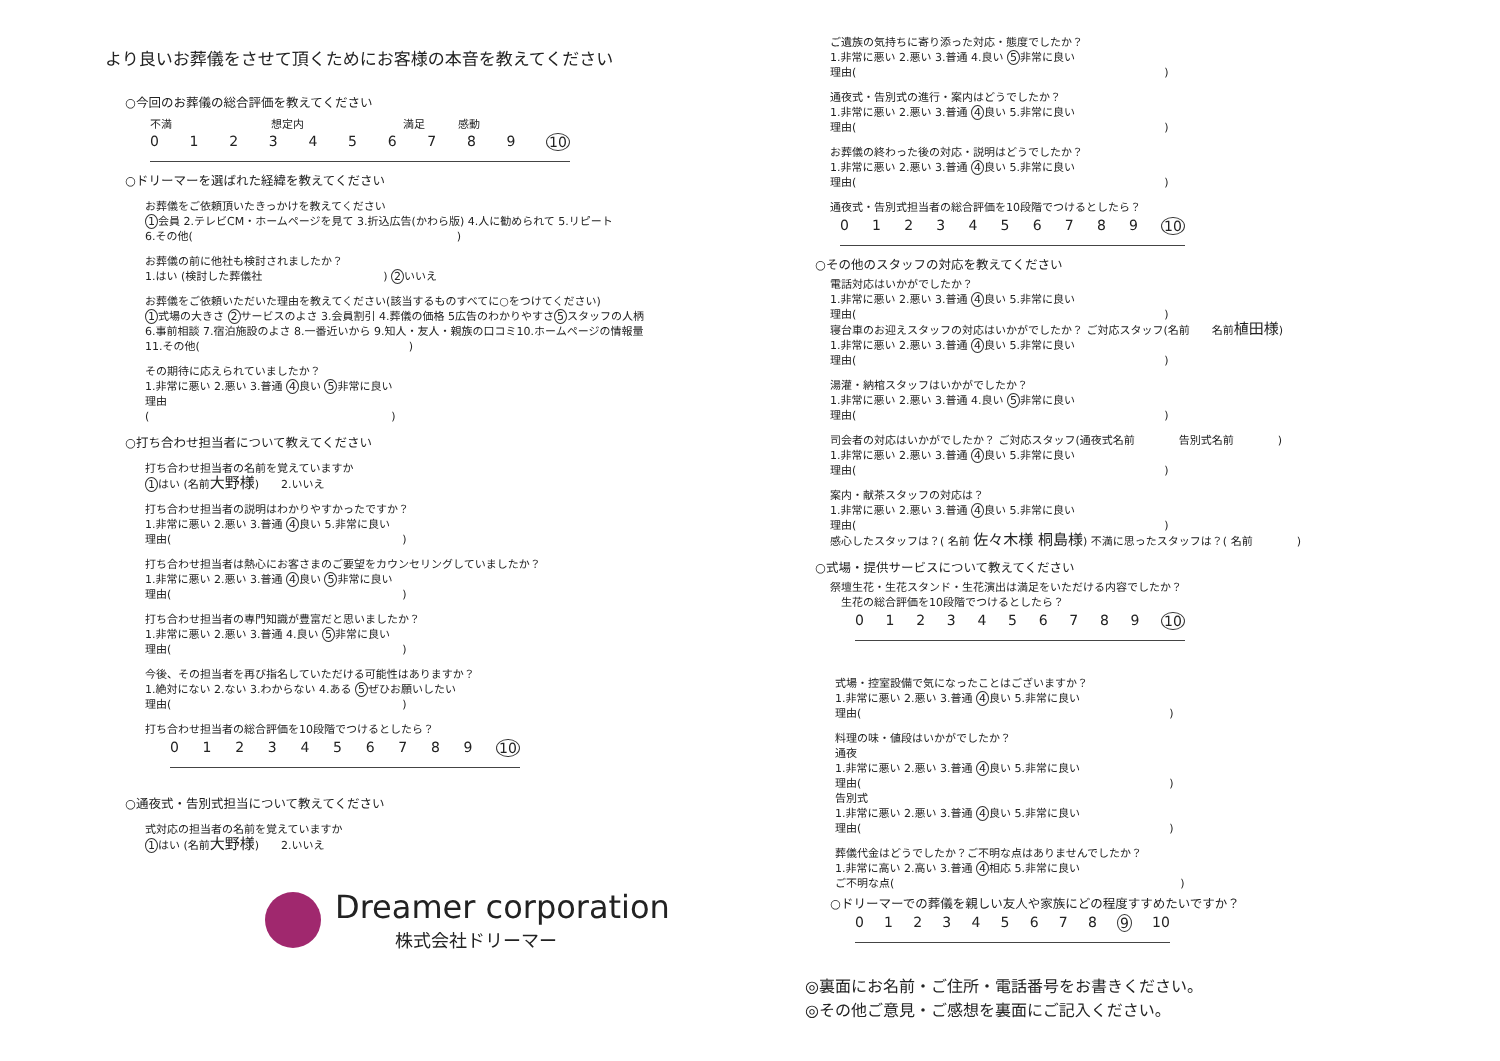より良いお葬儀をさせて頂くためにお客様の本音を教えてください
○今回のお葬儀の総合評価を教えてください
不満　　　　　　　　　想定内　　　　　　　　　満足　　　感動
0123456789 10
○ドリーマーを選ばれた経緯を教えてください
お葬儀をご依頼頂いたきっかけを教えてください
1会員 2.テレビCM・ホームページを見て 3.折込広告(かわら版) 4.人に勧められて 5.リピート
6.その他(　　　　　　　　　　　　　　　　　　　　　　　　)
お葬儀の前に他社も検討されましたか？
1.はい (検討した葬儀社　　　　　　　　　　　) 2いいえ
お葬儀をご依頼いただいた理由を教えてください(該当するものすべてに○をつけてください)
1式場の大きさ 2サービスのよさ 3.会員割引 4.葬儀の価格 5広告のわかりやすさ5スタッフの人柄
6.事前相談 7.宿泊施設のよさ 8.一番近いから 9.知人・友人・親族の口コミ10.ホームページの情報量
11.その他(　　　　　　　　　　　　　　　　　　　)
その期待に応えられていましたか？
1.非常に悪い 2.悪い 3.普通 4良い 5非常に良い
理由
(　　　　　　　　　　　　　　　　　　　　　　)
○打ち合わせ担当者について教えてください
打ち合わせ担当者の名前を覚えていますか
1はい (名前大野様)　　2.いいえ
打ち合わせ担当者の説明はわかりやすかったですか？
1.非常に悪い 2.悪い 3.普通 4良い 5.非常に良い
理由(　　　　　　　　　　　　　　　　　　　　　)
打ち合わせ担当者は熱心にお客さまのご要望をカウンセリングしていましたか？
1.非常に悪い 2.悪い 3.普通 4良い 5非常に良い
理由(　　　　　　　　　　　　　　　　　　　　　)
打ち合わせ担当者の専門知識が豊富だと思いましたか？
1.非常に悪い 2.悪い 3.普通 4.良い 5非常に良い
理由(　　　　　　　　　　　　　　　　　　　　　)
今後、その担当者を再び指名していただける可能性はありますか？
1.絶対にない 2.ない 3.わからない 4.ある 5ぜひお願いしたい
理由(　　　　　　　　　　　　　　　　　　　　　)
打ち合わせ担当者の総合評価を10段階でつけるとしたら？
0123456789 10
○通夜式・告別式担当について教えてください
式対応の担当者の名前を覚えていますか
1はい (名前大野様)　　2.いいえ
Dreamer corporation
株式会社ドリーマー
ご遺族の気持ちに寄り添った対応・態度でしたか？
1.非常に悪い 2.悪い 3.普通 4.良い 5非常に良い
理由(　　　　　　　　　　　　　　　　　　　　　　　　　　　　)
通夜式・告別式の進行・案内はどうでしたか？
1.非常に悪い 2.悪い 3.普通 4良い 5.非常に良い
理由(　　　　　　　　　　　　　　　　　　　　　　　　　　　　)
お葬儀の終わった後の対応・説明はどうでしたか？
1.非常に悪い 2.悪い 3.普通 4良い 5.非常に良い
理由(　　　　　　　　　　　　　　　　　　　　　　　　　　　　)
通夜式・告別式担当者の総合評価を10段階でつけるとしたら？
0123456789 10
○その他のスタッフの対応を教えてください
電話対応はいかがでしたか？
1.非常に悪い 2.悪い 3.普通 4良い 5.非常に良い
理由(　　　　　　　　　　　　　　　　　　　　　　　　　　　　)
寝台車のお迎えスタッフの対応はいかがでしたか？ ご対応スタッフ(名前　　名前植田様)
1.非常に悪い 2.悪い 3.普通 4良い 5.非常に良い
理由(　　　　　　　　　　　　　　　　　　　　　　　　　　　　)
湯灌・納棺スタッフはいかがでしたか？
1.非常に悪い 2.悪い 3.普通 4.良い 5非常に良い
理由(　　　　　　　　　　　　　　　　　　　　　　　　　　　　)
司会者の対応はいかがでしたか？ ご対応スタッフ(通夜式名前　　　　告別式名前　　　　)
1.非常に悪い 2.悪い 3.普通 4良い 5.非常に良い
理由(　　　　　　　　　　　　　　　　　　　　　　　　　　　　)
案内・献茶スタッフの対応は？
1.非常に悪い 2.悪い 3.普通 4良い 5.非常に良い
理由(　　　　　　　　　　　　　　　　　　　　　　　　　　　　)
感心したスタッフは？( 名前 佐々木様 桐島様) 不満に思ったスタッフは？( 名前　　　　)
○式場・提供サービスについて教えてください
祭壇生花・生花スタンド・生花演出は満足をいただける内容でしたか？
　生花の総合評価を10段階でつけるとしたら？
0123456789 10
式場・控室設備で気になったことはございますか？
1.非常に悪い 2.悪い 3.普通 4良い 5.非常に良い
理由(　　　　　　　　　　　　　　　　　　　　　　　　　　　　)
料理の味・値段はいかがでしたか？
通夜
1.非常に悪い 2.悪い 3.普通 4良い 5.非常に良い
理由(　　　　　　　　　　　　　　　　　　　　　　　　　　　　)
告別式
1.非常に悪い 2.悪い 3.普通 4良い 5.非常に良い
理由(　　　　　　　　　　　　　　　　　　　　　　　　　　　　)
葬儀代金はどうでしたか？ご不明な点はありませんでしたか？
1.非常に高い 2.高い 3.普通 4相応 5.非常に良い
ご不明な点(　　　　　　　　　　　　　　　　　　　　　　　　　　)
○ドリーマーでの葬儀を親しい友人や家族にどの程度すすめたいですか？
012345678 9 10
◎裏面にお名前・ご住所・電話番号をお書きください。
◎その他ご意見・ご感想を裏面にご記入ください。